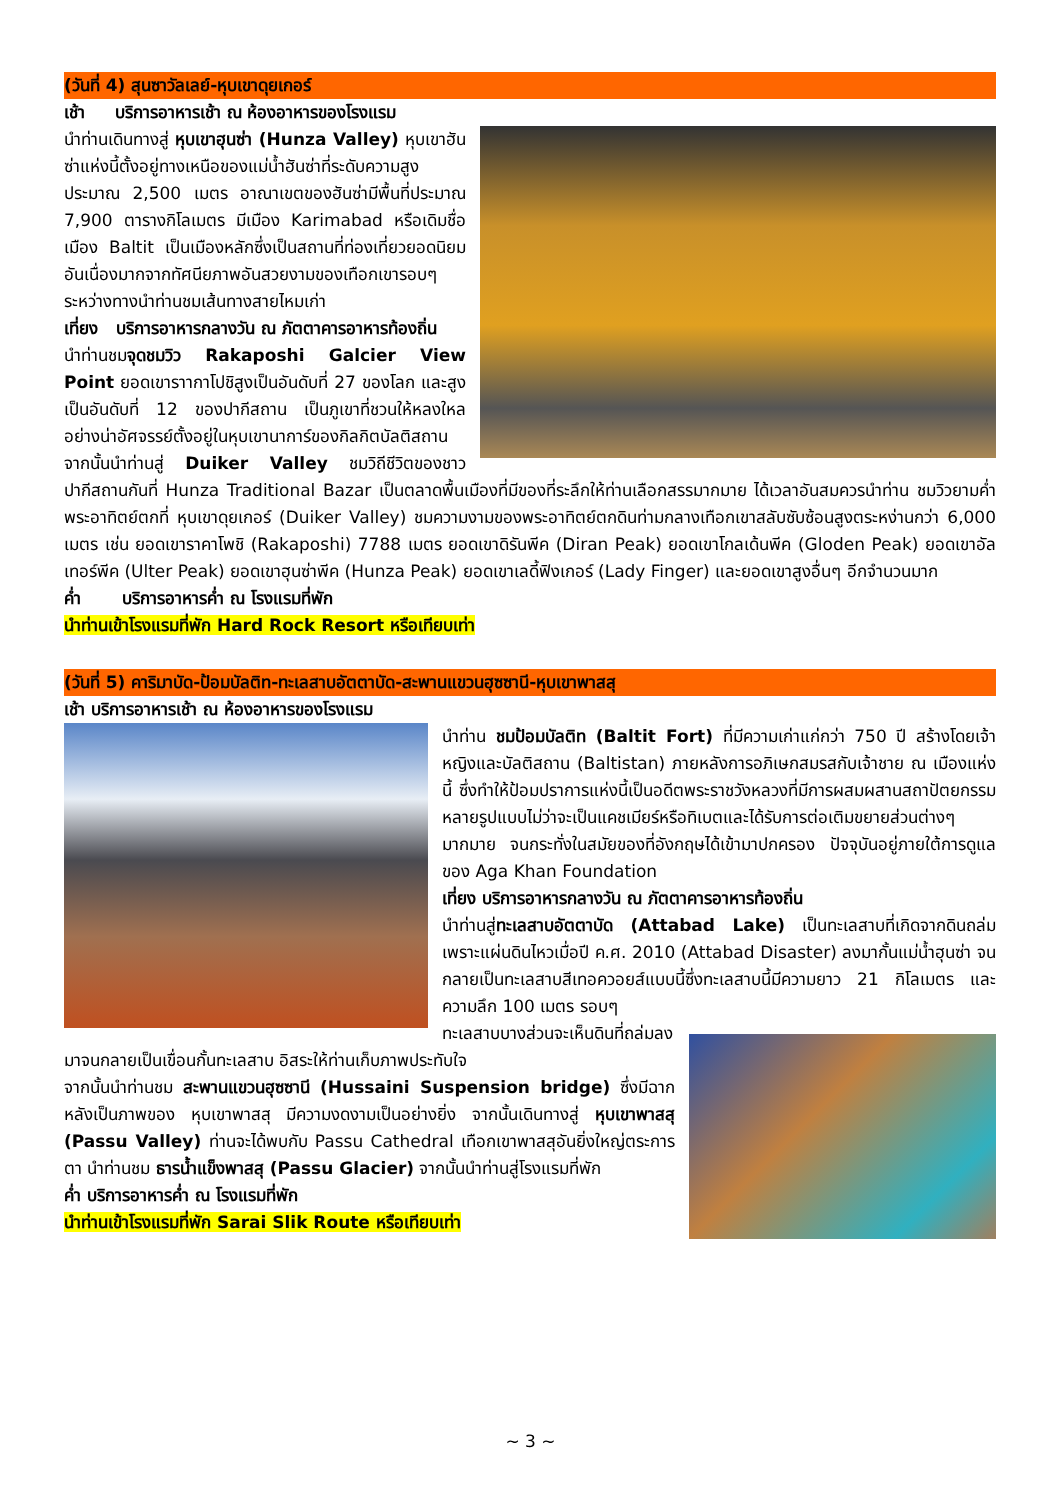(วันที่ 4) สุนซาวัลเลย์-หุบเขาดุยเกอร์
เช้า บริการอาหารเช้า ณ ห้องอาหารของโรงแรม
นำท่านเดินทางสู่ หุบเขาฮุนซ่า (Hunza Valley) หุบเขาฮัน ซ่าแห่งนี้ตั้งอยู่ทางเหนือของแม่น้ำฮันซ่าที่ระดับความสูงประมาณ 2,500 เมตร อาณาเขตของฮันซ่ามีพื้นที่ประมาณ 7,900 ตารางกิโลเมตร มีเมือง Karimabad หรือเดิมชื่อเมือง Baltit เป็นเมืองหลักซึ่งเป็นสถานที่ท่องเที่ยวยอดนิยม อันเนื่องมากจากทัศนียภาพอันสวยงามของเทือกเขารอบๆ ระหว่างทางนำท่านชมเส้นทางสายไหมเก่า
เที่ยง บริการอาหารกลางวัน ณ ภัตตาคารอาหารท้องถิ่น
นำท่านชมจุดชมวิว Rakaposhi Galcier View Point ยอดเขาราากาโปชิสูงเป็นอันดับที่ 27 ของโลก และสูงเป็นอันดับที่ 12 ของปากีสถาน เป็นภูเขาที่ชวนให้หลงใหลอย่างน่าอัศจรรย์ตั้งอยู่ในหุบเขานาการ์ของกิลกิตบัลติสถานจากนั้นนำท่านสู่ Duiker Valley ชมวิถีชีวิตของชาวปากีสถานกันที่ Hunza Traditional Bazar เป็นตลาดพื้นเมืองที่มีของที่ระลึกให้ท่านเลือกสรรมากมาย ได้เวลาอันสมควรนำท่าน ชมวิวยามค่ำ พระอาทิตย์ตกที่ หุบเขาดุยเกอร์ (Duiker Valley) ชมความงามของพระอาทิตย์ตกดินท่ามกลางเทือกเขาสลับซับซ้อนสูงตระหง่านกว่า 6,000 เมตร เช่น ยอดเขาราคาโพชิ (Rakaposhi) 7788 เมตร ยอดเขาดิรันพีค (Diran Peak) ยอดเขาโกลเด้นพีค (Gloden Peak) ยอดเขาอัลเทอร์พีค (Ulter Peak) ยอดเขาฮุนซ่าพีค (Hunza Peak) ยอดเขาเลดี้ฟิงเกอร์ (Lady Finger) และยอดเขาสูงอื่นๆ อีกจำนวนมาก
ค่ำ บริการอาหารค่ำ ณ โรงแรมที่พัก
นำท่านเข้าโรงแรมที่พัก Hard Rock Resort หรือเทียบเท่า
(วันที่ 5) คาริมาบัด-ป้อมบัลติท-ทะเลสาบอัตตาบัด-สะพานแขวนฮุซซานี-หุบเขาพาสสุ
เช้า บริการอาหารเช้า ณ ห้องอาหารของโรงแรม
นำท่าน ชมป้อมบัลติท (Baltit Fort) ที่มีความเก่าแก่กว่า 750 ปี สร้างโดยเจ้าหญิงและบัลติสถาน (Baltistan) ภายหลังการอภิเษกสมรสกับเจ้าชาย ณ เมืองแห่งนี้ ซึ่งทำให้ป้อมปราการแห่งนี้เป็นอดีตพระราชวังหลวงที่มีการผสมผสานสถาปัตยกรรมหลายรูปแบบไม่ว่าจะเป็นแคชเมียร์หรือทิเบตและได้รับการต่อเติมขยายส่วนต่างๆมากมาย จนกระทั่งในสมัยของที่อังกฤษได้เข้ามาปกครอง ปัจจุบันอยู่ภายใต้การดูแลของ Aga Khan Foundation
เที่ยง บริการอาหารกลางวัน ณ ภัตตาคารอาหารท้องถิ่น
นำท่านสู่ทะเลสาบอัตตาบัด (Attabad Lake) เป็นทะเลสาบที่เกิดจากดินถล่มเพราะแผ่นดินไหวเมื่อปี ค.ศ. 2010 (Attabad Disaster) ลงมากั้นแม่น้ำฮุนซ่า จนกลายเป็นทะเลสาบสีเทอควอยส์แบบนี้ซึ่งทะเลสาบนี้มีความยาว 21 กิโลเมตร และความลึก 100 เมตร รอบๆ
ทะเลสาบบางส่วนจะเห็นดินที่ถล่มลงมาจนกลายเป็นเขื่อนกั้นทะเลสาบ อิสระให้ท่านเก็บภาพประทับใจ
จากนั้นนำท่านชม สะพานแขวนฮุซซานี (Hussaini Suspension bridge) ซึ่งมีฉากหลังเป็นภาพของ หุบเขาพาสสุ มีความงดงามเป็นอย่างยิ่ง จากนั้นเดินทางสู่ หุบเขาพาสสุ (Passu Valley) ท่านจะได้พบกับ Passu Cathedral เทือกเขาพาสสุอันยิ่งใหญ่ตระการตา นำท่านชม ธารน้ำแข็งพาสสุ (Passu Glacier) จากนั้นนำท่านสู่โรงแรมที่พัก
ค่ำ บริการอาหารค่ำ ณ โรงแรมที่พัก
นำท่านเข้าโรงแรมที่พัก Sarai Slik Route หรือเทียบเท่า
~ 3 ~